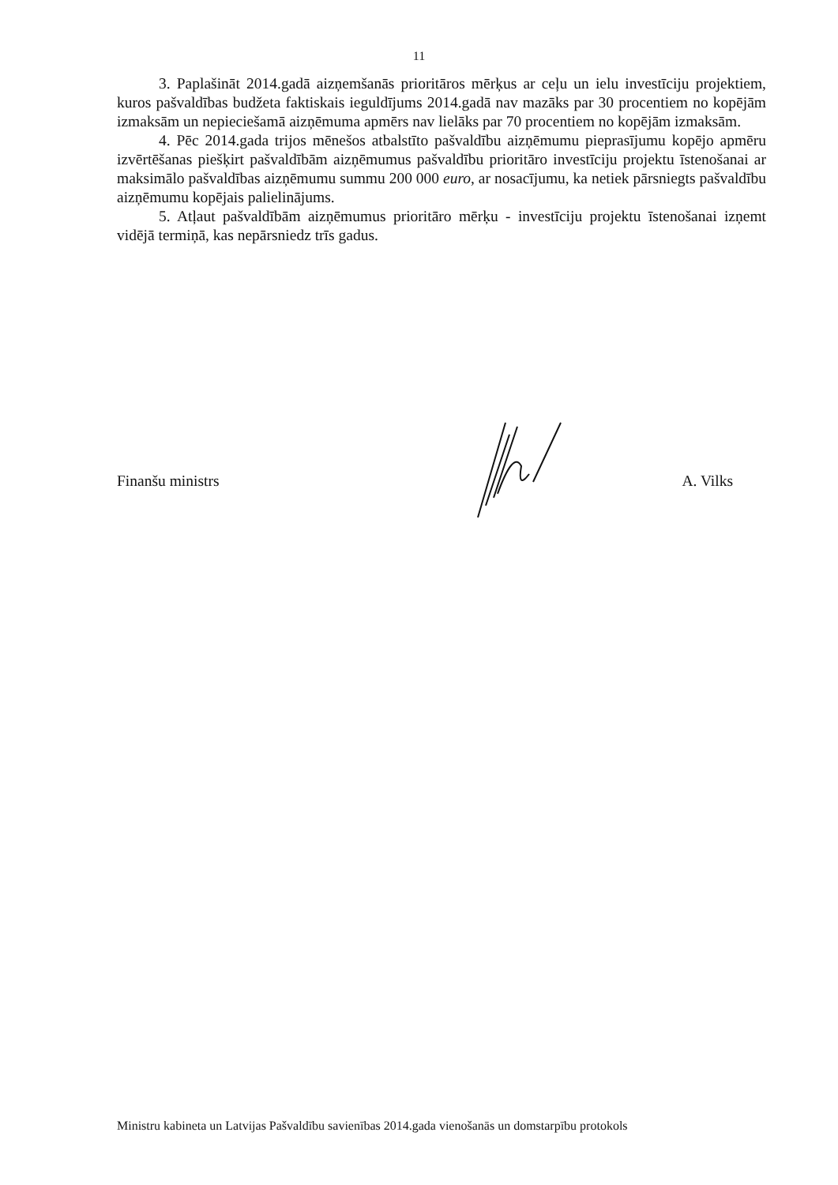11
3. Paplašināt 2014.gadā aizņemšanās prioritāros mērķus ar ceļu un ielu investīciju projektiem, kuros pašvaldības budžeta faktiskais ieguldījums 2014.gadā nav mazāks par 30 procentiem no kopējām izmaksām un nepieciešamā aizņēmuma apmērs nav lielāks par 70 procentiem no kopējām izmaksām.
4. Pēc 2014.gada trijos mēnešos atbalstīto pašvaldību aizņēmumu pieprasījumu kopējo apmēru izvērtēšanas piešķirt pašvaldībām aizņēmumus pašvaldību prioritāro investīciju projektu īstenošanai ar maksimālo pašvaldības aizņēmumu summu 200 000 euro, ar nosacījumu, ka netiek pārsniegts pašvaldību aizņēmumu kopējais palielinājums.
5. Atļaut pašvaldībām aizņēmumus prioritāro mērķu - investīciju projektu īstenošanai izņemt vidējā termiņā, kas nepārsniedz trīs gadus.
Finanšu ministrs A. Vilks
Ministru kabineta un Latvijas Pašvaldību savienības 2014.gada vienošanās un domstarpību protokols